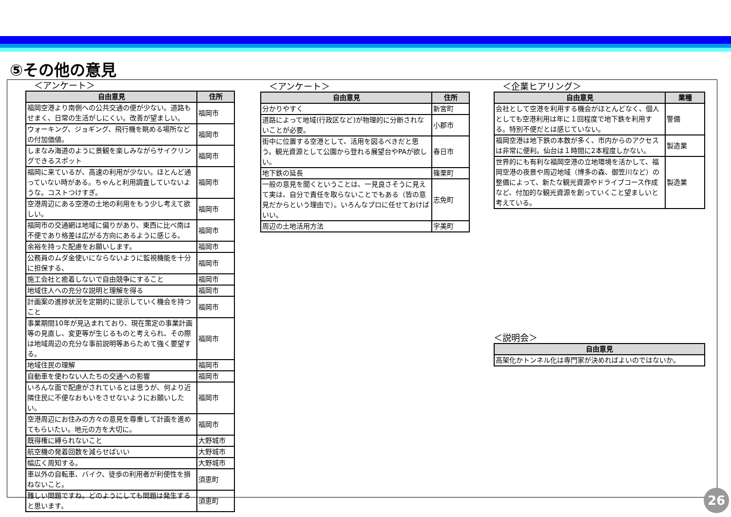⑤その他の意見
　＜アンケート＞
| 自由意見 | 住所 |
| --- | --- |
| 福岡空港より南側への公共交通の便が少ない。道路もせまく、日常の生活がしにくい。改善が望ましい。 | 福岡市 |
| ウォーキング、ジョギング、飛行機を眺める場所などの付加価値。 | 福岡市 |
| しまなみ海道のように景観を楽しみながらサイクリングできるスポット | 福岡市 |
| 福岡に来ているが、高速の利用が少ない。ほとんど通っていない時がある。ちゃんと利用調査していないような。コストつけすぎ。 | 福岡市 |
| 空港周辺にある空港の土地の利用をもう少し考えて欲しい。 | 福岡市 |
| 福岡市の交通網は地域に偏りがあり、東西に比べ南は不便であり格差は広がる方向にあるように感じる。 | 福岡市 |
| 余裕を持った配慮をお願いします。 | 福岡市 |
| 公務員のムダ金使いにならないように監視機能を十分に担保する、 | 福岡市 |
| 施工会社と癒着しないで自由競争にすること | 福岡市 |
| 地域住人への充分な説明と理解を得る | 福岡市 |
| 計画案の進捗状況を定期的に提示していく機会を持つこと | 福岡市 |
| 事業期間10年が見込まれており、現在策定の事業計画等の見直し、変更等が生じるものと考えられ、その際は地域周辺の充分な事前説明等あらためて強く要望する。 | 福岡市 |
| 地域住民の理解 | 福岡市 |
| 自動車を使わない人たちの交通への影響 | 福岡市 |
| いろんな面で配慮がされているとは思うが、何より近隣住民に不便なおもいをさせないようにお願いしたい。 | 福岡市 |
| 空港周辺にお住みの方々の意見を尊重して計画を進めてもらいたい。地元の方を大切に。 | 福岡市 |
| 既得権に縛られないこと | 大野城市 |
| 航空機の発着回数を減らせばいい | 大野城市 |
| 幅広く周知する。 | 大野城市 |
| 車以外の自転車、バイク、徒歩の利用者が利便性を損ねないこと。 | 須恵町 |
| 難しい問題ですね。どのようにしても問題は発生すると思います。 | 須恵町 |
　＜アンケート＞
| 自由意見 | 住所 |
| --- | --- |
| 分かりやすく | 新宮町 |
| 道路によって地域(行政区など)が物理的に分断されないことが必要。 | 小郡市 |
| 街中に位置する空港として、活用を図るべきだと思う。観光資源として公園から登れる展望台やPAが欲しい。 | 春日市 |
| 地下鉄の延長 | 篠栗町 |
| 一般の意見を聞くということは、一見良さそうに見えて実は、自分で責任を取らないことでもある（皆の意見だからという理由で）。いろんなプロに任せておけばいい。 | 志免町 |
| 周辺の土地活用方法 | 宇美町 |
　＜企業ヒアリング＞
| 自由意見 | 業種 |
| --- | --- |
| 会社として空港を利用する機会がほとんどなく、個人としても空港利用は年に１回程度で地下鉄を利用する。特別不便だとは感じていない。 | 警備 |
| 福岡空港は地下鉄の本数が多く、市内からのアクセスは非常に便利。仙台は１時間に2本程度しかない。 | 製造業 |
| 世界的にも有利な福岡空港の立地環境を活かして、福岡空港の夜景や周辺地域（博多の森、御笠川など）の整備によって、新たな観光資源やドライブコース作成など、付加的な観光資源を創っていくこと望ましいと考えている。 | 製造業 |
＜説明会＞
| 自由意見 |
| --- |
| 高架化かトンネル化は専門家が決めればよいのではないか。 |
26